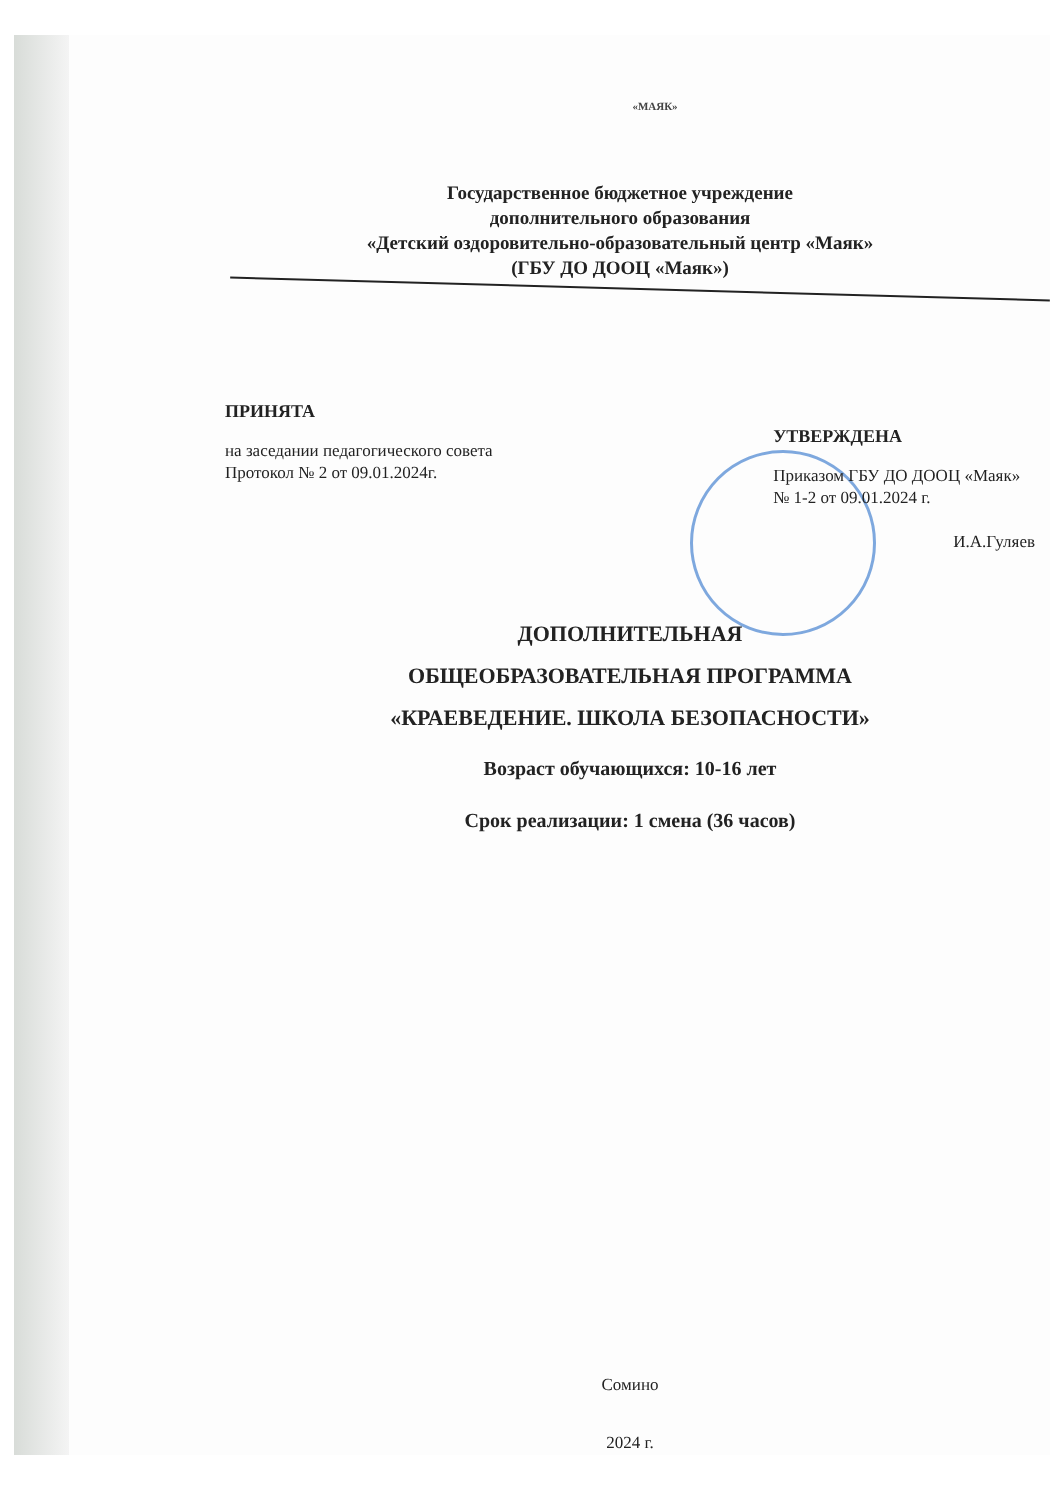«МАЯК»
Государственное бюджетное учреждение
дополнительного образования
«Детский оздоровительно-образовательный центр «Маяк»
(ГБУ ДО ДООЦ «Маяк»)
ПРИНЯТА
на заседании педагогического совета
Протокол № 2 от 09.01.2024г.
УТВЕРЖДЕНА
Приказом ГБУ ДО ДООЦ «Маяк»
№ 1-2 от 09.01.2024 г.
И.А.Гуляев
ДОПОЛНИТЕЛЬНАЯ
ОБЩЕОБРАЗОВАТЕЛЬНАЯ ПРОГРАММА
«КРАЕВЕДЕНИЕ. ШКОЛА БЕЗОПАСНОСТИ»
Возраст обучающихся: 10-16 лет
Срок реализации: 1 смена (36 часов)
Сомино
2024 г.